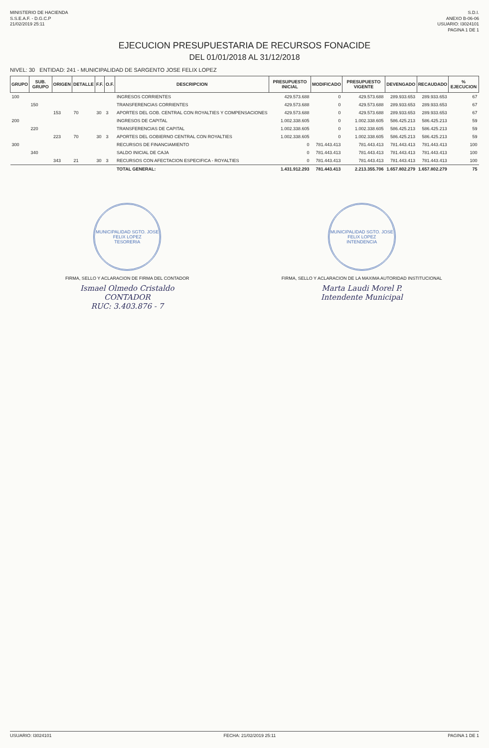MINISTERIO DE HACIENDA
S.S.E.A.F. - D.G.C.P
21/02/2019 25:11
S.D.I.
ANEXO B-06-06
USUARIO: I3024101
PAGINA 1 DE 1
EJECUCION PRESUPUESTARIA DE RECURSOS FONACIDE
DEL 01/01/2018 AL 31/12/2018
NIVEL: 30 ENTIDAD: 241 - MUNICIPALIDAD DE SARGENTO JOSE FELIX LOPEZ
| GRUPO | SUB. GRUPO | ORIGEN | DETALLE | F.F. | O.F. | DESCRIPCION | PRESUPUESTO INICIAL | MODIFICADO | PRESUPUESTO VIGENTE | DEVENGADO | RECAUDADO | % EJECUCION |
| --- | --- | --- | --- | --- | --- | --- | --- | --- | --- | --- | --- | --- |
| 100 | | | | | | INGRESOS CORRIENTES | 429.573.688 | 0 | 429.573.688 | 289.933.653 | 289.933.653 | 67 |
| | 150 | | | | | TRANSFERENCIAS CORRIENTES | 429.573.688 | 0 | 429.573.688 | 289.933.653 | 289.933.653 | 67 |
| | | 153 | 70 | 30 | 3 | APORTES DEL GOB. CENTRAL CON ROYALTIES Y COMPENSACIONES | 429.573.688 | 0 | 429.573.688 | 289.933.653 | 289.933.653 | 67 |
| 200 | | | | | | INGRESOS DE CAPITAL | 1.002.338.605 | 0 | 1.002.338.605 | 586.425.213 | 586.425.213 | 59 |
| | 220 | | | | | TRANSFERENCIAS DE CAPITAL | 1.002.338.605 | 0 | 1.002.338.605 | 586.425.213 | 586.425.213 | 59 |
| | | 223 | 70 | 30 | 3 | APORTES DEL GOBIERNO CENTRAL CON ROYALTIES | 1.002.338.605 | 0 | 1.002.338.605 | 586.425.213 | 586.425.213 | 59 |
| 300 | | | | | | RECURSOS DE FINANCIAMIENTO | 0 | 781.443.413 | 781.443.413 | 781.443.413 | 781.443.413 | 100 |
| | 340 | | | | | SALDO INICIAL DE CAJA | 0 | 781.443.413 | 781.443.413 | 781.443.413 | 781.443.413 | 100 |
| | | 343 | 21 | 30 | 3 | RECURSOS CON AFECTACION ESPECIFICA - ROYALTIES | 0 | 781.443.413 | 781.443.413 | 781.443.413 | 781.443.413 | 100 |
| | | | | | | TOTAL GENERAL: | 1.431.912.293 | 781.443.413 | 2.213.355.706 | 1.657.802.279 | 1.657.802.279 | 75 |
MUNICIPALIDAD SGTO. JOSE FELIX LOPEZ
TESORERIA
FIRMA, SELLO Y ACLARACION DE FIRMA DEL CONTADOR
Ismael Olmedo Cristaldo
CONTADOR
RUC: 3.403.876 - 7
MUNICIPALIDAD SGTO. JOSE FELIX LOPEZ
INTENDENCIA
FIRMA, SELLO Y ACLARACION DE LA MAXIMA AUTORIDAD INSTITUCIONAL
Marta Laudi Morel P.
Intendente Municipal
USUARIO: I3024101 FECHA: 21/02/2019 25:11 PAGINA 1 DE 1